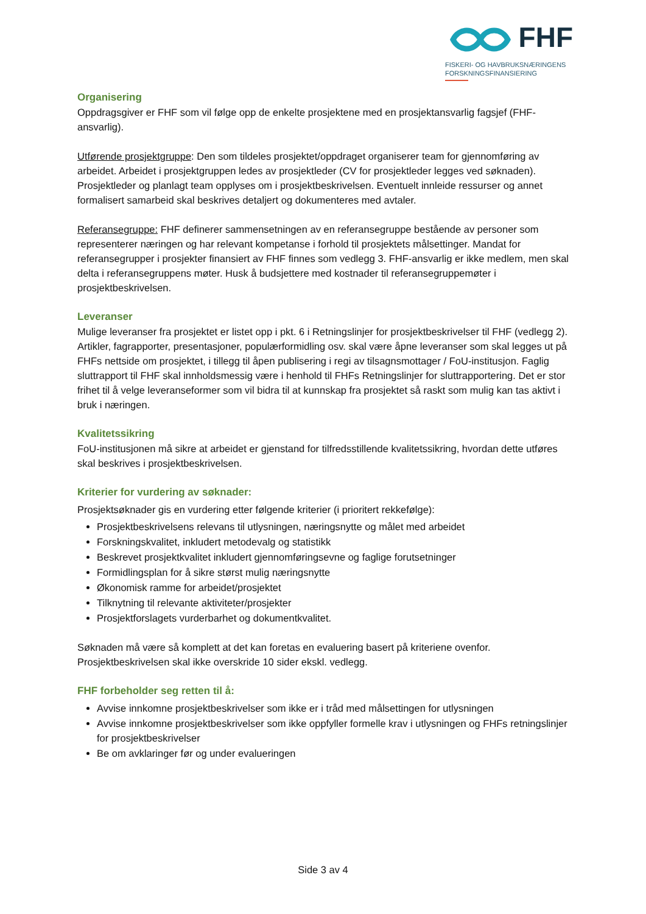FHF
FISKERI- OG HAVBRUKSNÆRINGENS
FORSKNINGSFINANSIERING
Organisering
Oppdragsgiver er FHF som vil følge opp de enkelte prosjektene med en prosjektansvarlig fagsjef (FHF-ansvarlig).
Utførende prosjektgruppe: Den som tildeles prosjektet/oppdraget organiserer team for gjennomføring av arbeidet. Arbeidet i prosjektgruppen ledes av prosjektleder (CV for prosjektleder legges ved søknaden). Prosjektleder og planlagt team opplyses om i prosjektbeskrivelsen. Eventuelt innleide ressurser og annet formalisert samarbeid skal beskrives detaljert og dokumenteres med avtaler.
Referansegruppe: FHF definerer sammensetningen av en referansegruppe bestående av personer som representerer næringen og har relevant kompetanse i forhold til prosjektets målsettinger. Mandat for referansegrupper i prosjekter finansiert av FHF finnes som vedlegg 3. FHF-ansvarlig er ikke medlem, men skal delta i referansegruppens møter. Husk å budsjettere med kostnader til referansegruppemøter i prosjektbeskrivelsen.
Leveranser
Mulige leveranser fra prosjektet er listet opp i pkt. 6 i Retningslinjer for prosjektbeskrivelser til FHF (vedlegg 2).
Artikler, fagrapporter, presentasjoner, populærformidling osv. skal være åpne leveranser som skal legges ut på FHFs nettside om prosjektet, i tillegg til åpen publisering i regi av tilsagnsmottager / FoU-institusjon. Faglig sluttrapport til FHF skal innholdsmessig være i henhold til FHFs Retningslinjer for sluttrapportering. Det er stor frihet til å velge leveranseformer som vil bidra til at kunnskap fra prosjektet så raskt som mulig kan tas aktivt i bruk i næringen.
Kvalitetssikring
FoU-institusjonen må sikre at arbeidet er gjenstand for tilfredsstillende kvalitetssikring, hvordan dette utføres skal beskrives i prosjektbeskrivelsen.
Kriterier for vurdering av søknader:
Prosjektsøknader gis en vurdering etter følgende kriterier (i prioritert rekkefølge):
Prosjektbeskrivelsens relevans til utlysningen, næringsnytte og målet med arbeidet
Forskningskvalitet, inkludert metodevalg og statistikk
Beskrevet prosjektkvalitet inkludert gjennomføringsevne og faglige forutsetninger
Formidlingsplan for å sikre størst mulig næringsnytte
Økonomisk ramme for arbeidet/prosjektet
Tilknytning til relevante aktiviteter/prosjekter
Prosjektforslagets vurderbarhet og dokumentkvalitet.
Søknaden må være så komplett at det kan foretas en evaluering basert på kriteriene ovenfor. Prosjektbeskrivelsen skal ikke overskride 10 sider ekskl. vedlegg.
FHF forbeholder seg retten til å:
Avvise innkomne prosjektbeskrivelser som ikke er i tråd med målsettingen for utlysningen
Avvise innkomne prosjektbeskrivelser som ikke oppfyller formelle krav i utlysningen og FHFs retningslinjer for prosjektbeskrivelser
Be om avklaringer før og under evalueringen
Side 3 av 4